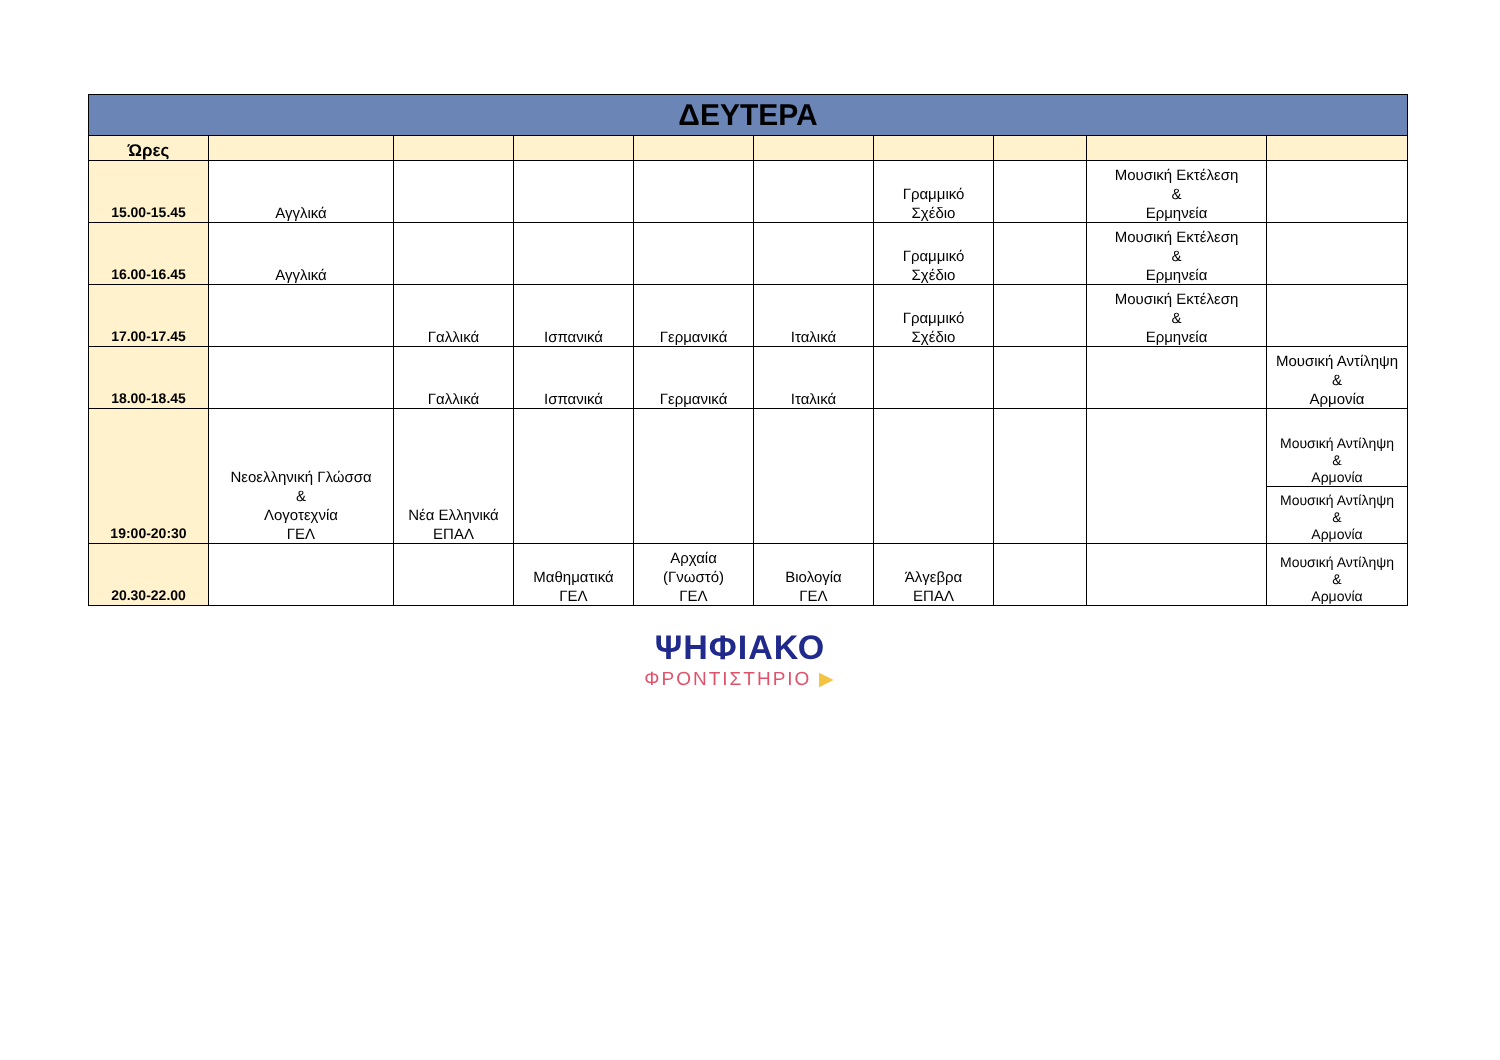| ΔΕΥΤΕΡΑ | | | | | | | | | |
| Ώρες | | | | | | | | | |
| 15.00-15.45 | Αγγλικά | | | | | Γραμμικό Σχέδιο | | Μουσική Εκτέλεση & Ερμηνεία | |
| 16.00-16.45 | Αγγλικά | | | | | Γραμμικό Σχέδιο | | Μουσική Εκτέλεση & Ερμηνεία | |
| 17.00-17.45 | | Γαλλικά | Ισπανικά | Γερμανικά | Ιταλικά | Γραμμικό Σχέδιο | | Μουσική Εκτέλεση & Ερμηνεία | |
| 18.00-18.45 | | Γαλλικά | Ισπανικά | Γερμανικά | Ιταλικά | | | | Μουσική Αντίληψη & Αρμονία |
| 19:00-20:30 | Νεοελληνική Γλώσσα & Λογοτεχνία ΓΕΛ | Νέα Ελληνικά ΕΠΑΛ | | | | | | | Μουσική Αντίληψη & Αρμονία |
| | | | | | | | | | Μουσική Αντίληψη & Αρμονία |
| 20.30-22.00 | | | Μαθηματικά ΓΕΛ | Αρχαία (Γνωστό) ΓΕΛ | Βιολογία ΓΕΛ | Άλγεβρα ΕΠΑΛ | | | Μουσική Αντίληψη & Αρμονία |
ΨΗΦΙΑΚΟ
ΦΡΟΝΤΙΣΤΗΡΙΟ ▶